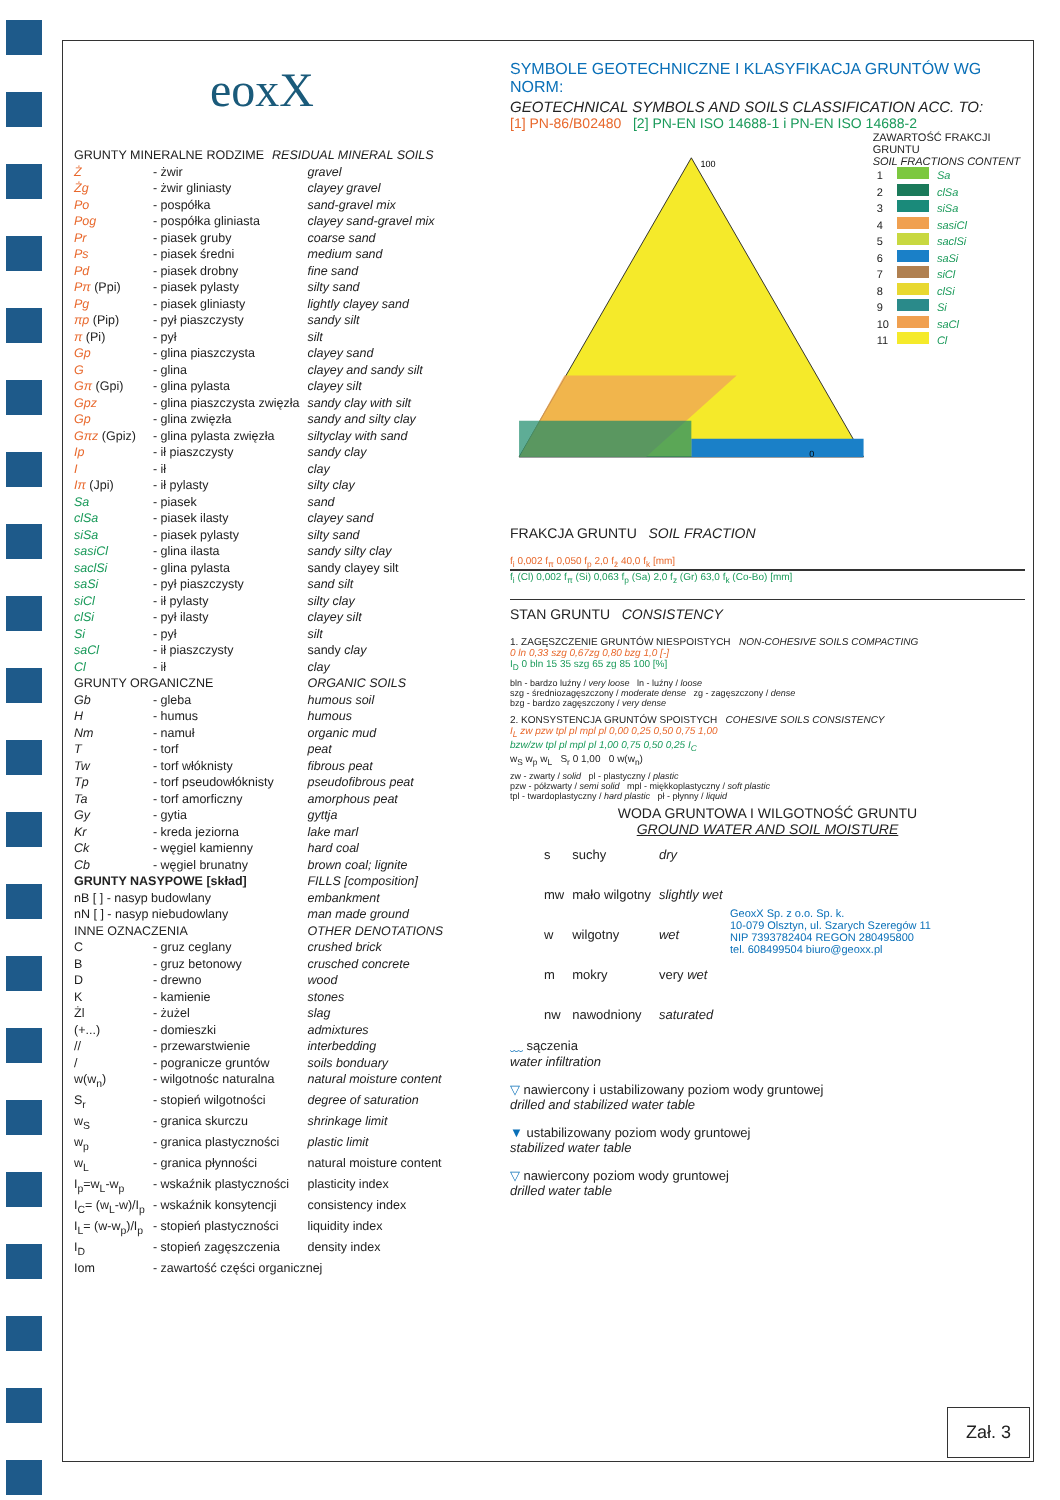eoxX
| GRUNTY MINERALNE RODZIME | RESIDUAL MINERAL SOILS |
| Ż | - żwir | gravel |
| Żg | - żwir gliniasty | clayey gravel |
| Po | - pospółka | sand-gravel mix |
| Pog | - pospółka gliniasta | clayey sand-gravel mix |
| Pr | - piasek gruby | coarse sand |
| Ps | - piasek średni | medium sand |
| Pd | - piasek drobny | fine sand |
| Pπ (Ppi) | - piasek pylasty | silty sand |
| Pg | - piasek gliniasty | lightly clayey sand |
| πp (Pip) | - pył piaszczysty | sandy silt |
| π (Pi) | - pył | silt |
| Gp | - glina piaszczysta | clayey sand |
| G | - glina | clayey and sandy silt |
| Gπ (Gpi) | - glina pylasta | clayey silt |
| Gpz | - glina piaszczysta zwięzła | sandy clay with silt |
| Gp | - glina zwięzła | sandy and silty clay |
| Gπz (Gpiz) | - glina pylasta zwięzła | siltyclay with sand |
| Ip | - ił piaszczysty | sandy clay |
| I | - ił | clay |
| Iπ (Jpi) | - ił pylasty | silty clay |
| Sa | - piasek | sand |
| clSa | - piasek ilasty | clayey sand |
| siSa | - piasek pylasty | silty sand |
| sasiCl | - glina ilasta | sandy silty clay |
| saclSi | - glina pylasta | sandy clayey silt |
| saSi | - pył piaszczysty | sand silt |
| siCl | - ił pylasty | silty clay |
| clSi | - pył ilasty | clayey silt |
| Si | - pył | silt |
| saCl | - ił piaszczysty | sandy clay |
| Cl | - ił | clay |
| GRUNTY ORGANICZNE | | ORGANIC SOILS |
| Gb | - gleba | humous soil |
| H | - humus | humous |
| Nm | - namuł | organic mud |
| T | - torf | peat |
| Tw | - torf włóknisty | fibrous peat |
| Tp | - torf pseudowłóknisty | pseudofibrous peat |
| Ta | - torf amorficzny | amorphous peat |
| Gy | - gytia | gyttja |
| Kr | - kreda jeziorna | lake marl |
| Ck | - węgiel kamienny | hard coal |
| Cb | - węgiel brunatny | brown coal; lignite |
| GRUNTY NASYPOWE [skład] | | FILLS [composition] |
| nB [ ] - nasyp budowlany | | embankment |
| nN [ ] - nasyp niebudowlany | | man made ground |
| INNE OZNACZENIA | | OTHER DENOTATIONS |
| C | - gruz ceglany | crushed brick |
| B | - gruz betonowy | crusched concrete |
| D | - drewno | wood |
| K | - kamienie | stones |
| Żl | - żużel | slag |
| (+...) | - domieszki | admixtures |
| // | - przewarstwienie | interbedding |
| / | - pogranicze gruntów | soils bonduary |
| w(w<sub>n</sub>) | - wilgotnośc naturalna | natural moisture content |
| S<sub>r</sub> | - stopień wilgotności | degree of saturation |
| w<sub>S</sub> | - granica skurczu | shrinkage limit |
| w<sub>p</sub> | - granica plastyczności | plastic limit |
| w<sub>L</sub> | - granica płynności | natural moisture content |
| I<sub>p</sub>=w<sub>L</sub>-w<sub>p</sub> | - wskaźnik plastyczności | plasticity index |
| I<sub>C</sub>= (w<sub>L</sub>-w)/I<sub>p</sub> | - wskaźnik konsytencji | consistency index |
| I<sub>L</sub>= (w-w<sub>p</sub>)/I<sub>p</sub> | - stopień plastyczności | liquidity index |
| I<sub>D</sub> | - stopień zagęszczenia | density index |
| Iom | - zawartość części organicznej | |
SYMBOLE GEOTECHNICZNE I KLASYFIKACJA GRUNTÓW WG NORM:
GEOTECHNICAL SYMBOLS AND SOILS CLASSIFICATION ACC. TO:
[1] PN-86/B02480 [2] PN-EN ISO 14688-1 i PN-EN ISO 14688-2
0
100
ZAWARTOŚĆ FRAKCJI GRUNTU
SOIL FRACTIONS CONTENT
| 1 | | Sa |
| 2 | | clSa |
| 3 | | siSa |
| 4 | | sasiCl |
| 5 | | saclSi |
| 6 | | saSi |
| 7 | | siCl |
| 8 | | clSi |
| 9 | | Si |
| 10 | | saCl |
| 11 | | Cl |
FRAKCJA GRUNTU SOIL FRACTION
f<sub>i</sub> 0,002 f<sub>π</sub> 0,050 f<sub>p</sub> 2,0 f<sub>ż</sub> 40,0 f<sub>k</sub> [mm]
f<sub>i</sub> (Cl) 0,002 f<sub>π</sub> (Si) 0,063 f<sub>p</sub> (Sa) 2,0 f<sub>z</sub> (Gr) 63,0 f<sub>k</sub> (Co-Bo) [mm]
STAN GRUNTU CONSISTENCY
1. ZAGĘSZCZENIE GRUNTÓW NIESPOISTYCH NON-COHESIVE SOILS COMPACTING
0 ln 0,33 szg 0,67zg 0,80 bzg 1,0 [-]
I<sub>D</sub> 0 bln 15 35 szg 65 zg 85 100 [%]
bln - bardzo luźny / very loose ln - luźny / loose
szg - średniozagęszczony / moderate dense zg - zagęszczony / dense
bzg - bardzo zagęszczony / very dense
2. KONSYSTENCJA GRUNTÓW SPOISTYCH COHESIVE SOILS CONSISTENCY
I<sub>L</sub> zw pzw tpl pl mpl pl 0,00 0,25 0,50 0,75 1,00
bzw/zw tpl pl mpl pl 1,00 0,75 0,50 0,25 I<sub>C</sub>
w<sub>S</sub> w<sub>p</sub> w<sub>L</sub> S<sub>r</sub> 0 1,00 0 w(w<sub>n</sub>)
zw - zwarty / solid pl - plastyczny / plastic
pzw - półzwarty / semi solid mpl - miękkoplastyczny / soft plastic
tpl - twardoplastyczny / hard plastic pł - płynny / liquid
WODA GRUNTOWA I WILGOTNOŚĆ GRUNTU
GROUND WATER AND SOIL MOISTURE
| s | suchy | dry |
| mw | mało wilgotny | slightly wet |
| w | wilgotny | wet |
| m | mokry | very wet |
| nw | nawodniony | saturated |
GeoxX Sp. z o.o. Sp. k.
10-079 Olsztyn, ul. Szarych Szeregów 11
NIP 7393782404 REGON 280495800
tel. 608499504 biuro@geoxx.pl
﹏ sączenia
water infiltration
▽ nawiercony i ustabilizowany poziom wody gruntowej
drilled and stabilized water table
▼ ustabilizowany poziom wody gruntowej
stabilized water table
▽ nawiercony poziom wody gruntowej
drilled water table
Zał. 3